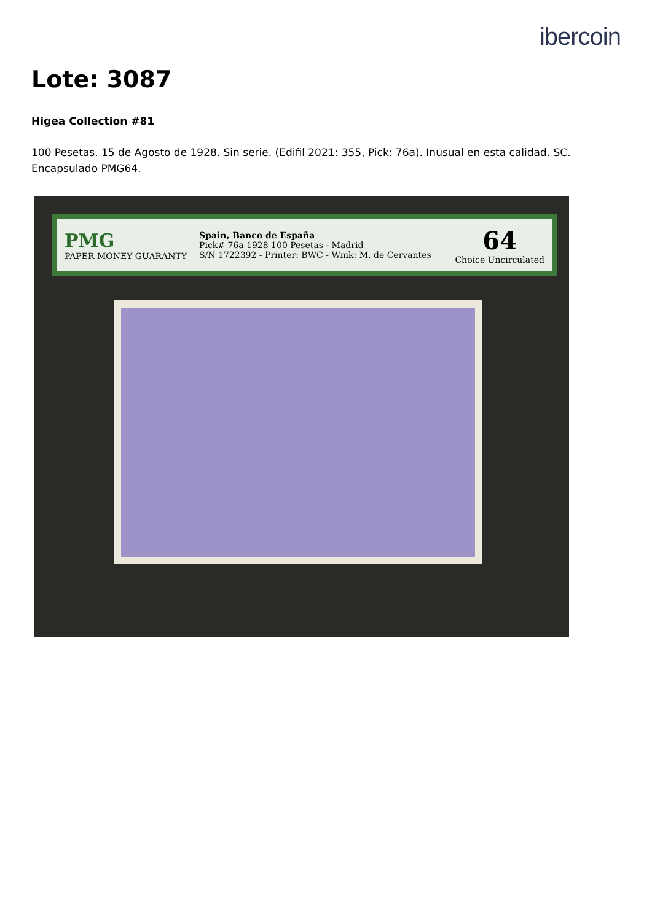ibercoin
Lote: 3087
Higea Collection #81
100 Pesetas. 15 de Agosto de 1928. Sin serie. (Edifil 2021: 355, Pick: 76a). Inusual en esta calidad. SC. Encapsulado PMG64.
PMG
PAPER MONEY GUARANTY
Spain, Banco de España
Pick# 76a 1928 100 Pesetas - Madrid
S/N 1722392 - Printer: BWC - Wmk: M. de Cervantes
64
Choice Uncirculated